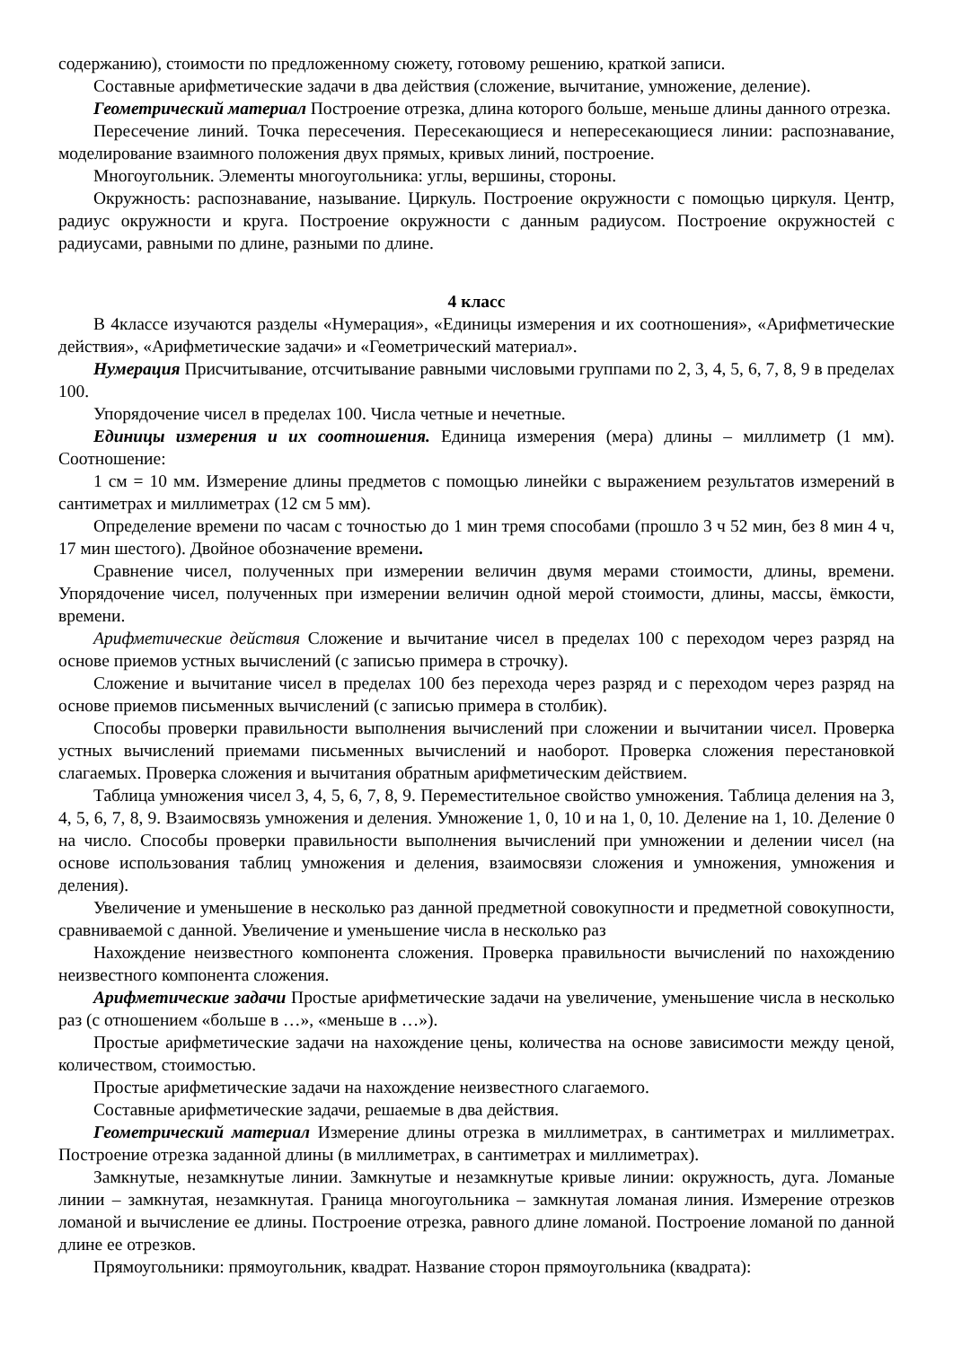содержанию), стоимости по предложенному сюжету, готовому решению, краткой записи.
Составные арифметические задачи в два действия (сложение, вычитание, умножение, деление).
Геометрический материал Построение отрезка, длина которого больше, меньше длины данного отрезка.
Пересечение линий. Точка пересечения. Пересекающиеся и непересекающиеся линии: распознавание, моделирование взаимного положения двух прямых, кривых линий, построение.
Многоугольник. Элементы многоугольника: углы, вершины, стороны.
Окружность: распознавание, называние. Циркуль. Построение окружности с помощью циркуля. Центр, радиус окружности и круга. Построение окружности с данным радиусом. Построение окружностей с радиусами, равными по длине, разными по длине.
4 класс
В 4классе изучаются разделы «Нумерация», «Единицы измерения и их соотношения», «Арифметические действия», «Арифметические задачи» и «Геометрический материал».
Нумерация Присчитывание, отсчитывание равными числовыми группами по 2, 3, 4, 5, 6, 7, 8, 9 в пределах 100.
Упорядочение чисел в пределах 100. Числа четные и нечетные.
Единицы измерения и их соотношения. Единица измерения (мера) длины – миллиметр (1 мм). Соотношение:
1 см = 10 мм. Измерение длины предметов с помощью линейки с выражением результатов измерений в сантиметрах и миллиметрах (12 см 5 мм).
Определение времени по часам с точностью до 1 мин тремя способами (прошло 3 ч 52 мин, без 8 мин 4 ч, 17 мин шестого). Двойное обозначение времени.
Сравнение чисел, полученных при измерении величин двумя мерами стоимости, длины, времени. Упорядочение чисел, полученных при измерении величин одной мерой стоимости, длины, массы, ёмкости, времени.
Арифметические действия Сложение и вычитание чисел в пределах 100 с переходом через разряд на основе приемов устных вычислений (с записью примера в строчку).
Сложение и вычитание чисел в пределах 100 без перехода через разряд и с переходом через разряд на основе приемов письменных вычислений (с записью примера в столбик).
Способы проверки правильности выполнения вычислений при сложении и вычитании чисел. Проверка устных вычислений приемами письменных вычислений и наоборот. Проверка сложения перестановкой слагаемых. Проверка сложения и вычитания обратным арифметическим действием.
Таблица умножения чисел 3, 4, 5, 6, 7, 8, 9. Переместительное свойство умножения. Таблица деления на 3, 4, 5, 6, 7, 8, 9. Взаимосвязь умножения и деления. Умножение 1, 0, 10 и на 1, 0, 10. Деление на 1, 10. Деление 0 на число. Способы проверки правильности выполнения вычислений при умножении и делении чисел (на основе использования таблиц умножения и деления, взаимосвязи сложения и умножения, умножения и деления).
Увеличение и уменьшение в несколько раз данной предметной совокупности и предметной совокупности, сравниваемой с данной. Увеличение и уменьшение числа в несколько раз
Нахождение неизвестного компонента сложения. Проверка правильности вычислений по нахождению неизвестного компонента сложения.
Арифметические задачи Простые арифметические задачи на увеличение, уменьшение числа в несколько раз (с отношением «больше в …», «меньше в …»).
Простые арифметические задачи на нахождение цены, количества на основе зависимости между ценой, количеством, стоимостью.
Простые арифметические задачи на нахождение неизвестного слагаемого.
Составные арифметические задачи, решаемые в два действия.
Геометрический материал Измерение длины отрезка в миллиметрах, в сантиметрах и миллиметрах. Построение отрезка заданной длины (в миллиметрах, в сантиметрах и миллиметрах).
Замкнутые, незамкнутые линии. Замкнутые и незамкнутые кривые линии: окружность, дуга. Ломаные линии – замкнутая, незамкнутая. Граница многоугольника – замкнутая ломаная линия. Измерение отрезков ломаной и вычисление ее длины. Построение отрезка, равного длине ломаной. Построение ломаной по данной длине ее отрезков.
Прямоугольники: прямоугольник, квадрат. Название сторон прямоугольника (квадрата):